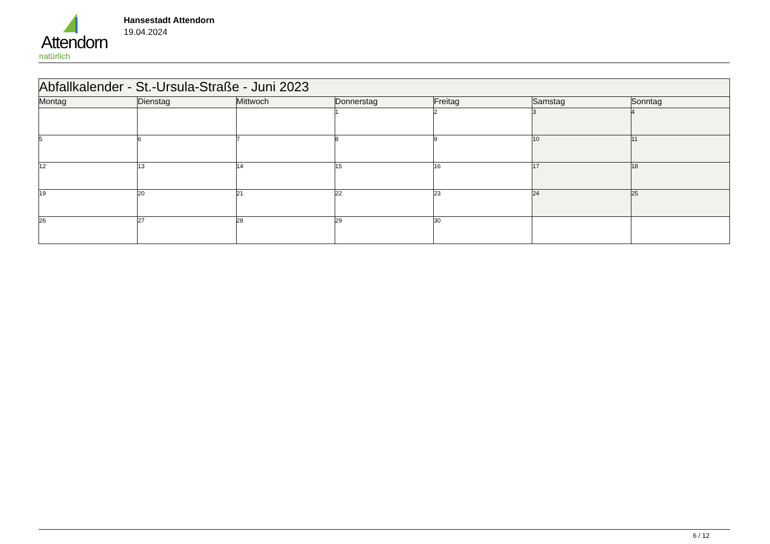Attendorn
natürlich
Hansestadt Attendorn
19.04.2024
| Abfallkalender - St.-Ursula-Straße - Juni 2023 | | | | | | |
| Montag | Dienstag | Mittwoch | Donnerstag | Freitag | Samstag | Sonntag |
| | | | 1 | 2 | 3 | 4 |
| 5 | 6 | 7 | 8 | 9 | 10 | 11 |
| 12 | 13 | 14 | 15 | 16 | 17 | 18 |
| 19 | 20 | 21 | 22 | 23 | 24 | 25 |
| 26 | 27 | 28 | 29 | 30 | | |
6 / 12